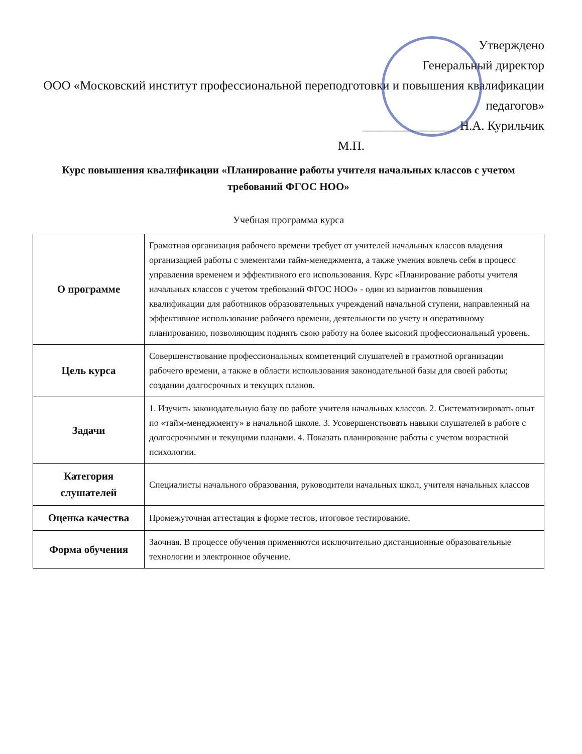Утверждено
Генеральный директор
ООО «Московский институт профессиональной переподготовки и повышения квалификации педагогов»
_______________ Н.А. Курильчик
М.П.
Курс повышения квалификации «Планирование работы учителя начальных классов с учетом требований ФГОС НОО»
Учебная программа курса
| О программе | Грамотная организация рабочего времени требует от учителей начальных классов владения организацией работы с элементами тайм-менеджмента, а также умения вовлечь себя в процесс управления временем и эффективного его использования. Курс «Планирование работы учителя начальных классов с учетом требований ФГОС НОО» - один из вариантов повышения квалификации для работников образовательных учреждений начальной ступени, направленный на эффективное использование рабочего времени, деятельности по учету и оперативному планированию, позволяющим поднять свою работу на более высокий профессиональный уровень. |
| Цель курса | Совершенствование профессиональных компетенций слушателей в грамотной организации рабочего времени, а также в области использования законодательной базы для своей работы; создании долгосрочных и текущих планов. |
| Задачи | 1. Изучить законодательную базу по работе учителя начальных классов. 2. Систематизировать опыт по «тайм-менеджменту» в начальной школе. 3. Усовершенствовать навыки слушателей в работе с долгосрочными и текущими планами. 4. Показать планирование работы с учетом возрастной психологии. |
| Категория слушателей | Специалисты начального образования, руководители начальных школ, учителя начальных классов |
| Оценка качества | Промежуточная аттестация в форме тестов, итоговое тестирование. |
| Форма обучения | Заочная. В процессе обучения применяются исключительно дистанционные образовательные технологии и электронное обучение. |